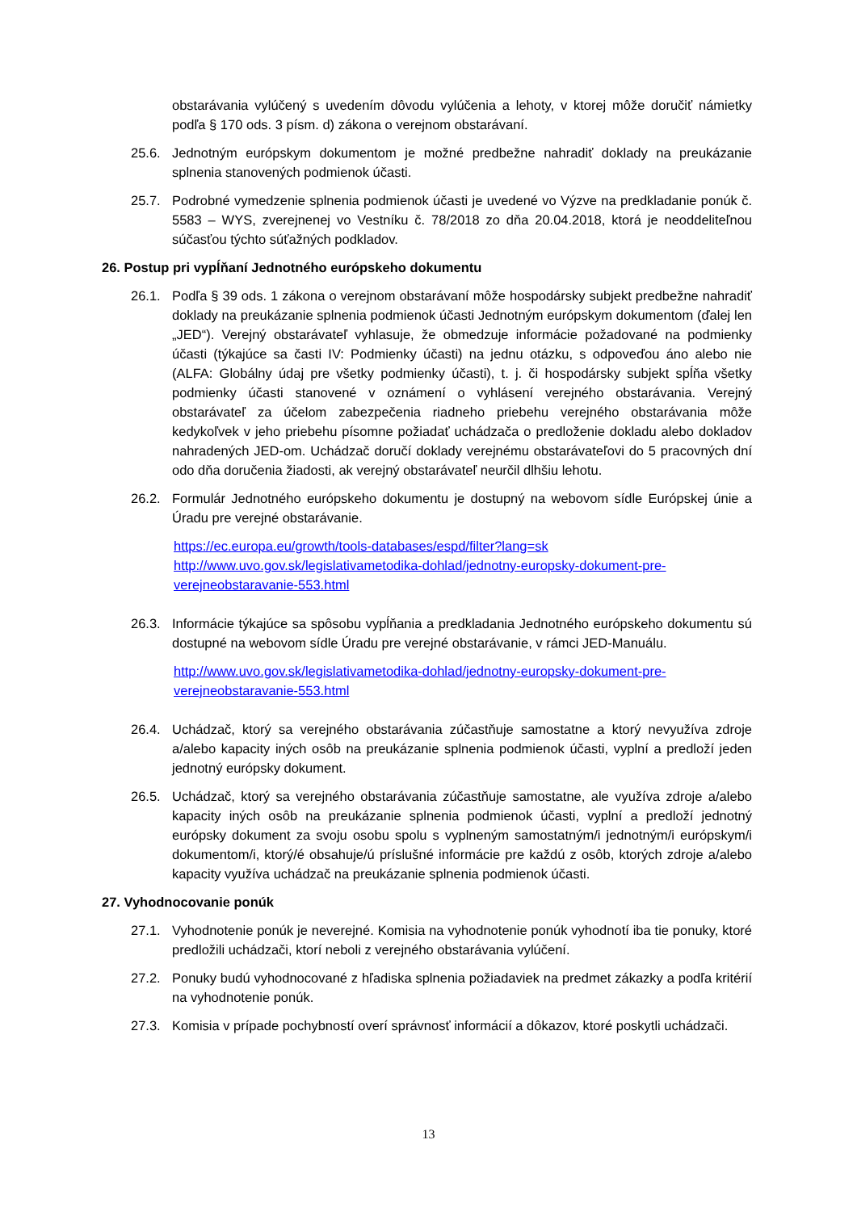obstarávania vylúčený s uvedením dôvodu vylúčenia a lehoty, v ktorej môže doručiť námietky podľa § 170 ods. 3 písm. d) zákona o verejnom obstarávaní.
25.6. Jednotným európskym dokumentom je možné predbežne nahradiť doklady na preukázanie splnenia stanovených podmienok účasti.
25.7. Podrobné vymedzenie splnenia podmienok účasti je uvedené vo Výzve na predkladanie ponúk č. 5583 – WYS, zverejnenej vo Vestníku č. 78/2018 zo dňa 20.04.2018, ktorá je neoddeliteľnou súčasťou týchto súťažných podkladov.
26. Postup pri vypĺňaní Jednotného európskeho dokumentu
26.1. Podľa § 39 ods. 1 zákona o verejnom obstarávaní môže hospodársky subjekt predbežne nahradiť doklady na preukázanie splnenia podmienok účasti Jednotným európskym dokumentom (ďalej len „JED“). Verejný obstarávateľ vyhlasuje, že obmedzuje informácie požadované na podmienky účasti (týkajúce sa časti IV: Podmienky účasti) na jednu otázku, s odpoveďou áno alebo nie (ALFA: Globálny údaj pre všetky podmienky účasti), t. j. či hospodársky subjekt spĺňa všetky podmienky účasti stanovené v oznámení o vyhlásení verejného obstarávania. Verejný obstarávateľ za účelom zabezpečenia riadneho priebehu verejného obstarávania môže kedykoľvek v jeho priebehu písomne požiadať uchádzača o predloženie dokladu alebo dokladov nahradených JED-om. Uchádzač doručí doklady verejnému obstarávateľovi do 5 pracovných dní odo dňa doručenia žiadosti, ak verejný obstarávateľ neurčil dlhšiu lehotu.
26.2. Formulár Jednotného európskeho dokumentu je dostupný na webovom sídle Európskej únie a Úradu pre verejné obstarávanie.
https://ec.europa.eu/growth/tools-databases/espd/filter?lang=sk
http://www.uvo.gov.sk/legislativametodika-dohlad/jednotny-europsky-dokument-pre-verejneobstaravanie-553.html
26.3. Informácie týkajúce sa spôsobu vypĺňania a predkladania Jednotného európskeho dokumentu sú dostupné na webovom sídle Úradu pre verejné obstarávanie, v rámci JED-Manuálu.
http://www.uvo.gov.sk/legislativametodika-dohlad/jednotny-europsky-dokument-pre-verejneobstaravanie-553.html
26.4. Uchádzač, ktorý sa verejného obstarávania zúčastňuje samostatne a ktorý nevyužíva zdroje a/alebo kapacity iných osôb na preukázanie splnenia podmienok účasti, vyplní a predloží jeden jednotný európsky dokument.
26.5. Uchádzač, ktorý sa verejného obstarávania zúčastňuje samostatne, ale využíva zdroje a/alebo kapacity iných osôb na preukázanie splnenia podmienok účasti, vyplní a predloží jednotný európsky dokument za svoju osobu spolu s vyplneným samostatným/i jednotným/i európskym/i dokumentom/i, ktorý/é obsahuje/ú príslušné informácie pre každú z osôb, ktorých zdroje a/alebo kapacity využíva uchádzač na preukázanie splnenia podmienok účasti.
27. Vyhodnocovanie ponúk
27.1. Vyhodnotenie ponúk je neverejné. Komisia na vyhodnotenie ponúk vyhodnotí iba tie ponuky, ktoré predložili uchádzači, ktorí neboli z verejného obstarávania vylúčení.
27.2. Ponuky budú vyhodnocované z hľadiska splnenia požiadaviek na predmet zákazky a podľa kritérií na vyhodnotenie ponúk.
27.3. Komisia v prípade pochybností overí správnosť informácií a dôkazov, ktoré poskytli uchádzači.
13